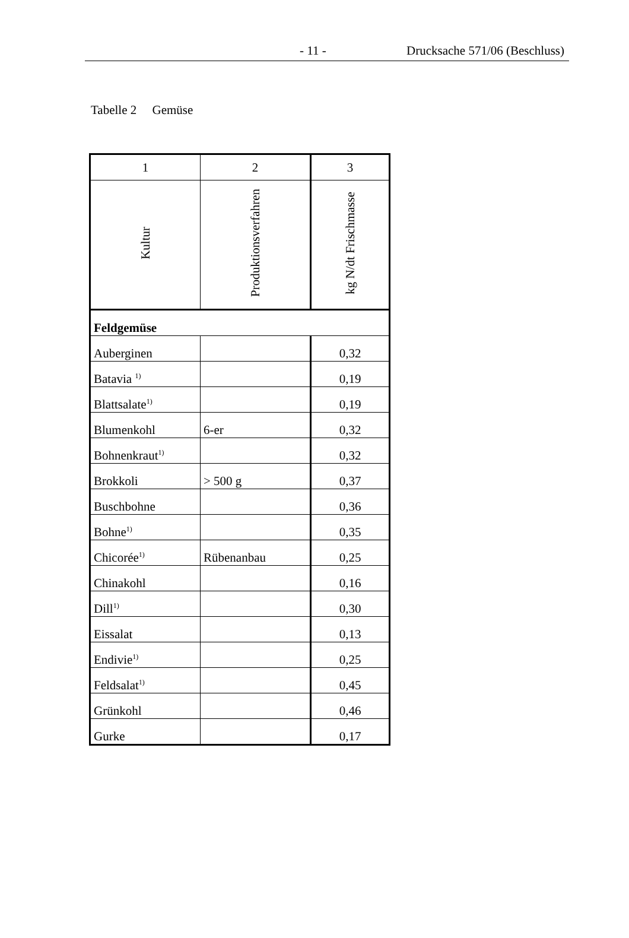- 11 - Drucksache 571/06 (Beschluss)
Tabelle 2 Gemüse
| 1 | 2 | 3 |
| --- | --- | --- |
| Kultur | Produktionsverfahren | kg N/dt Frischmasse |
| Feldgemüse | | |
| Auberginen | | 0,32 |
| Batavia <sup>1)</sup> | | 0,19 |
| Blattsalate<sup>1)</sup> | | 0,19 |
| Blumenkohl | 6-er | 0,32 |
| Bohnenkraut<sup>1)</sup> | | 0,32 |
| Brokkoli | > 500 g | 0,37 |
| Buschbohne | | 0,36 |
| Bohne<sup>1)</sup> | | 0,35 |
| Chicorée<sup>1)</sup> | Rübenanbau | 0,25 |
| Chinakohl | | 0,16 |
| Dill<sup>1)</sup> | | 0,30 |
| Eissalat | | 0,13 |
| Endivie<sup>1)</sup> | | 0,25 |
| Feldsalat<sup>1)</sup> | | 0,45 |
| Grünkohl | | 0,46 |
| Gurke | | 0,17 |